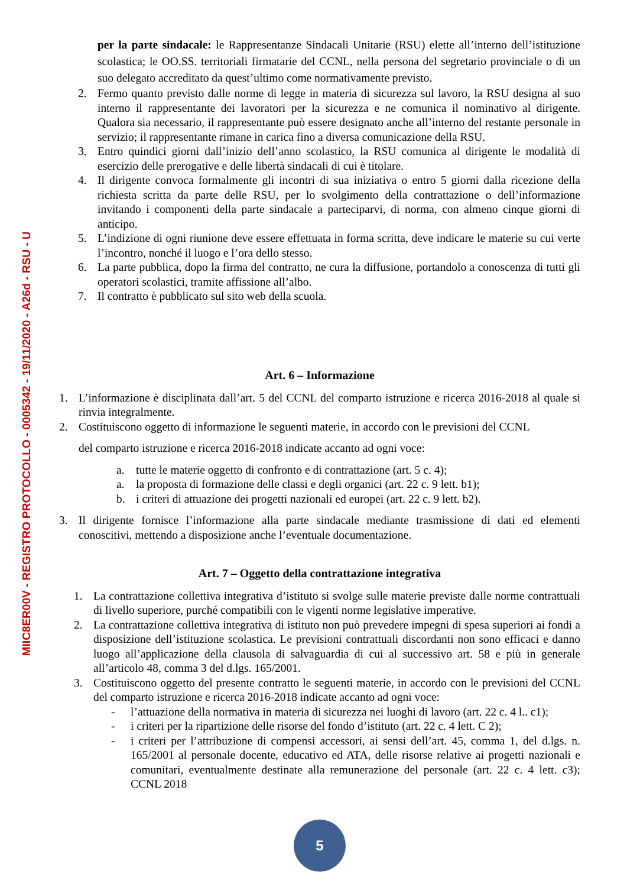MIIC8ER00V - REGISTRO PROTOCOLLO - 0005342 - 19/11/2020 - A26d - RSU - U
per la parte sindacale: le Rappresentanze Sindacali Unitarie (RSU) elette all’interno dell’istituzione scolastica; le OO.SS. territoriali firmatarie del CCNL, nella persona del segretario provinciale o di un suo delegato accreditato da quest’ultimo come normativamente previsto.
2. Fermo quanto previsto dalle norme di legge in materia di sicurezza sul lavoro, la RSU designa al suo interno il rappresentante dei lavoratori per la sicurezza e ne comunica il nominativo al dirigente. Qualora sia necessario, il rappresentante può essere designato anche all’interno del restante personale in servizio; il rappresentante rimane in carica fino a diversa comunicazione della RSU.
3. Entro quindici giorni dall’inizio dell’anno scolastico, la RSU comunica al dirigente le modalità di esercizio delle prerogative e delle libertà sindacali di cui è titolare.
4. Il dirigente convoca formalmente gli incontri di sua iniziativa o entro 5 giorni dalla ricezione della richiesta scritta da parte delle RSU, per lo svolgimento della contrattazione o dell’informazione invitando i componenti della parte sindacale a parteciparvi, di norma, con almeno cinque giorni di anticipo.
5. L’indizione di ogni riunione deve essere effettuata in forma scritta, deve indicare le materie su cui verte l’incontro, nonché il luogo e l’ora dello stesso.
6. La parte pubblica, dopo la firma del contratto, ne cura la diffusione, portandolo a conoscenza di tutti gli operatori scolastici, tramite affissione all’albo.
7. Il contratto è pubblicato sul sito web della scuola.
Art. 6 – Informazione
1. L’informazione è disciplinata dall’art. 5 del CCNL del comparto istruzione e ricerca 2016-2018 al quale si rinvia integralmente.
2. Costituiscono oggetto di informazione le seguenti materie, in accordo con le previsioni del CCNL
del comparto istruzione e ricerca 2016-2018 indicate accanto ad ogni voce:
a. tutte le materie oggetto di confronto e di contrattazione (art. 5 c. 4);
a. la proposta di formazione delle classi e degli organici (art. 22 c. 9 lett. b1);
b. i criteri di attuazione dei progetti nazionali ed europei (art. 22 c. 9 lett. b2).
3. Il dirigente fornisce l’informazione alla parte sindacale mediante trasmissione di dati ed elementi conoscitivi, mettendo a disposizione anche l’eventuale documentazione.
Art. 7 – Oggetto della contrattazione integrativa
1. La contrattazione collettiva integrativa d’istituto si svolge sulle materie previste dalle norme contrattuali di livello superiore, purché compatibili con le vigenti norme legislative imperative.
2. La contrattazione collettiva integrativa di istituto non può prevedere impegni di spesa superiori ai fondi a disposizione dell’istituzione scolastica. Le previsioni contrattuali discordanti non sono efficaci e danno luogo all’applicazione della clausola di salvaguardia di cui al successivo art. 58 e più in generale all’articolo 48, comma 3 del d.lgs. 165/2001.
3. Costituiscono oggetto del presente contratto le seguenti materie, in accordo con le previsioni del CCNL del comparto istruzione e ricerca 2016-2018 indicate accanto ad ogni voce:
- l’attuazione della normativa in materia di sicurezza nei luoghi di lavoro (art. 22 c. 4 l.. c1);
- i criteri per la ripartizione delle risorse del fondo d’istituto (art. 22 c. 4 lett. C 2);
- i criteri per l’attribuzione di compensi accessori, ai sensi dell’art. 45, comma 1, del d.lgs. n. 165/2001 al personale docente, educativo ed ATA, delle risorse relative ai progetti nazionali e comunitari, eventualmente destinate alla remunerazione del personale (art. 22 c. 4 lett. c3); CCNL 2018
5